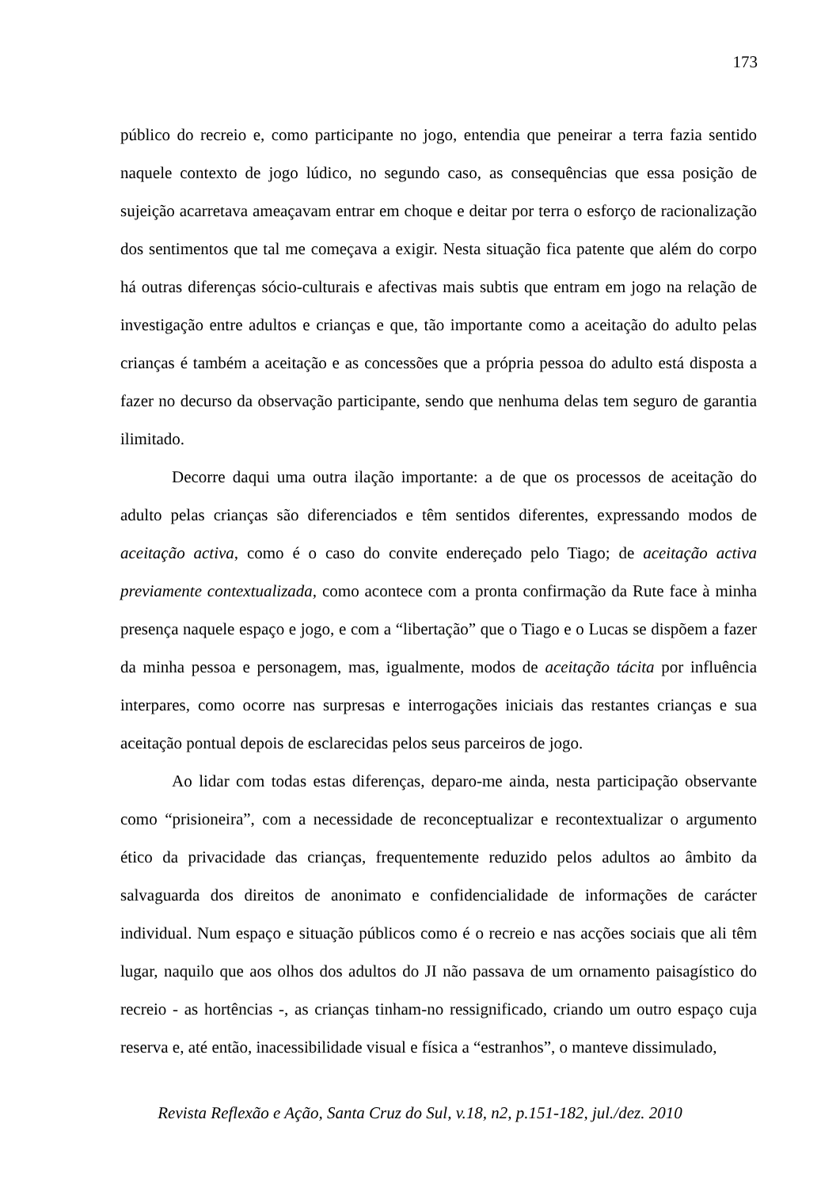173
público do recreio e, como participante no jogo, entendia que peneirar a terra fazia sentido naquele contexto de jogo lúdico, no segundo caso, as consequências que essa posição de sujeição acarretava ameaçavam entrar em choque e deitar por terra o esforço de racionalização dos sentimentos que tal me começava a exigir. Nesta situação fica patente que além do corpo há outras diferenças sócio-culturais e afectivas mais subtis que entram em jogo na relação de investigação entre adultos e crianças e que, tão importante como a aceitação do adulto pelas crianças é também a aceitação e as concessões que a própria pessoa do adulto está disposta a fazer no decurso da observação participante, sendo que nenhuma delas tem seguro de garantia ilimitado.
Decorre daqui uma outra ilação importante: a de que os processos de aceitação do adulto pelas crianças são diferenciados e têm sentidos diferentes, expressando modos de aceitação activa, como é o caso do convite endereçado pelo Tiago; de aceitação activa previamente contextualizada, como acontece com a pronta confirmação da Rute face à minha presença naquele espaço e jogo, e com a “libertação” que o Tiago e o Lucas se dispõem a fazer da minha pessoa e personagem, mas, igualmente, modos de aceitação tácita por influência interpares, como ocorre nas surpresas e interrogações iniciais das restantes crianças e sua aceitação pontual depois de esclarecidas pelos seus parceiros de jogo.
Ao lidar com todas estas diferenças, deparo-me ainda, nesta participação observante como “prisioneira”, com a necessidade de reconceptualizar e recontextualizar o argumento ético da privacidade das crianças, frequentemente reduzido pelos adultos ao âmbito da salvaguarda dos direitos de anonimato e confidencialidade de informações de carácter individual. Num espaço e situação públicos como é o recreio e nas acções sociais que ali têm lugar, naquilo que aos olhos dos adultos do JI não passava de um ornamento paisagístico do recreio - as hortências -, as crianças tinham-no ressignificado, criando um outro espaço cuja reserva e, até então, inacessibilidade visual e física a “estranhos”, o manteve dissimulado,
Revista Reflexão e Ação, Santa Cruz do Sul, v.18, n2, p.151-182, jul./dez. 2010